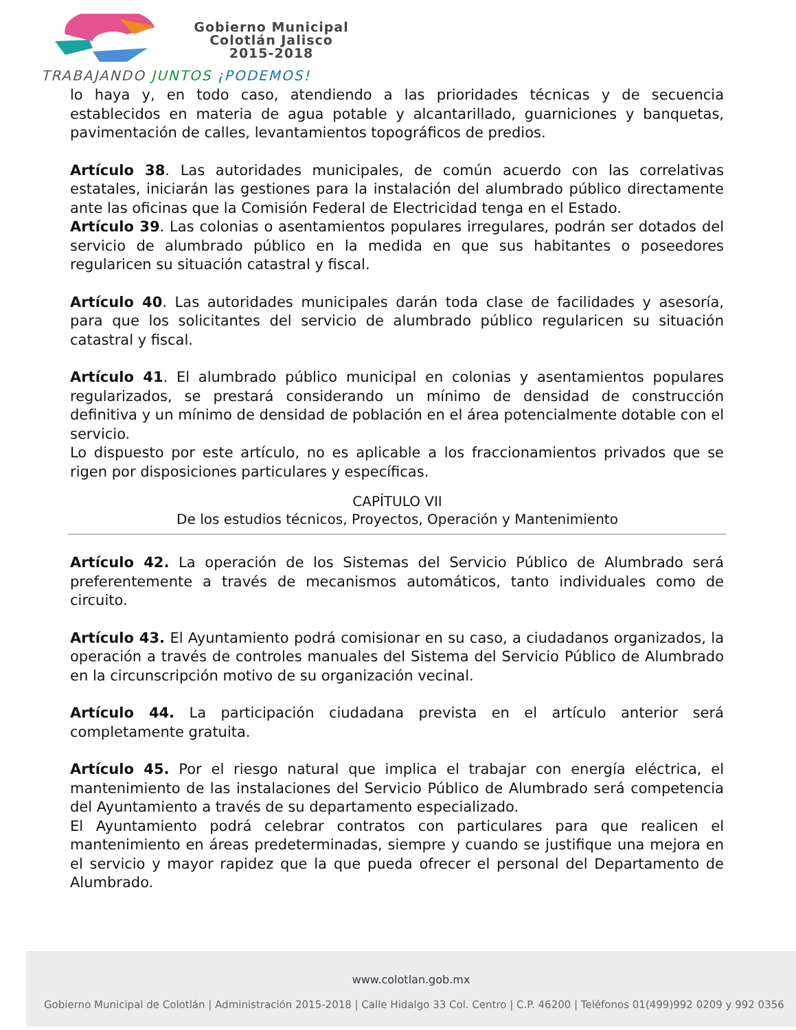Gobierno Municipal
Colotlán Jalisco
2015-2018
TRABAJANDO JUNTOS ¡PODEMOS!
lo haya y, en todo caso, atendiendo a las prioridades técnicas y de secuencia establecidos en materia de agua potable y alcantarillado, guarniciones y banquetas, pavimentación de calles, levantamientos topográficos de predios.
Artículo 38. Las autoridades municipales, de común acuerdo con las correlativas estatales, iniciarán las gestiones para la instalación del alumbrado público directamente ante las oficinas que la Comisión Federal de Electricidad tenga en el Estado.
Artículo 39. Las colonias o asentamientos populares irregulares, podrán ser dotados del servicio de alumbrado público en la medida en que sus habitantes o poseedores regularicen su situación catastral y fiscal.
Artículo 40. Las autoridades municipales darán toda clase de facilidades y asesoría, para que los solicitantes del servicio de alumbrado público regularicen su situación catastral y fiscal.
Artículo 41. El alumbrado público municipal en colonias y asentamientos populares regularizados, se prestará considerando un mínimo de densidad de construcción definitiva y un mínimo de densidad de población en el área potencialmente dotable con el servicio.
Lo dispuesto por este artículo, no es aplicable a los fraccionamientos privados que se rigen por disposiciones particulares y específicas.
CAPÍTULO VII
De los estudios técnicos, Proyectos, Operación y Mantenimiento
Artículo 42. La operación de los Sistemas del Servicio Público de Alumbrado será preferentemente a través de mecanismos automáticos, tanto individuales como de circuito.
Artículo 43. El Ayuntamiento podrá comisionar en su caso, a ciudadanos organizados, la operación a través de controles manuales del Sistema del Servicio Público de Alumbrado en la circunscripción motivo de su organización vecinal.
Artículo 44. La participación ciudadana prevista en el artículo anterior será completamente gratuita.
Artículo 45. Por el riesgo natural que implica el trabajar con energía eléctrica, el mantenimiento de las instalaciones del Servicio Público de Alumbrado será competencia del Ayuntamiento a través de su departamento especializado.
El Ayuntamiento podrá celebrar contratos con particulares para que realicen el mantenimiento en áreas predeterminadas, siempre y cuando se justifique una mejora en el servicio y mayor rapidez que la que pueda ofrecer el personal del Departamento de Alumbrado.
www.colotlan.gob.mx
Gobierno Municipal de Colotlán | Administración 2015-2018 | Calle Hidalgo 33 Col. Centro | C.P. 46200 | Teléfonos 01(499)992 0209 y 992 0356